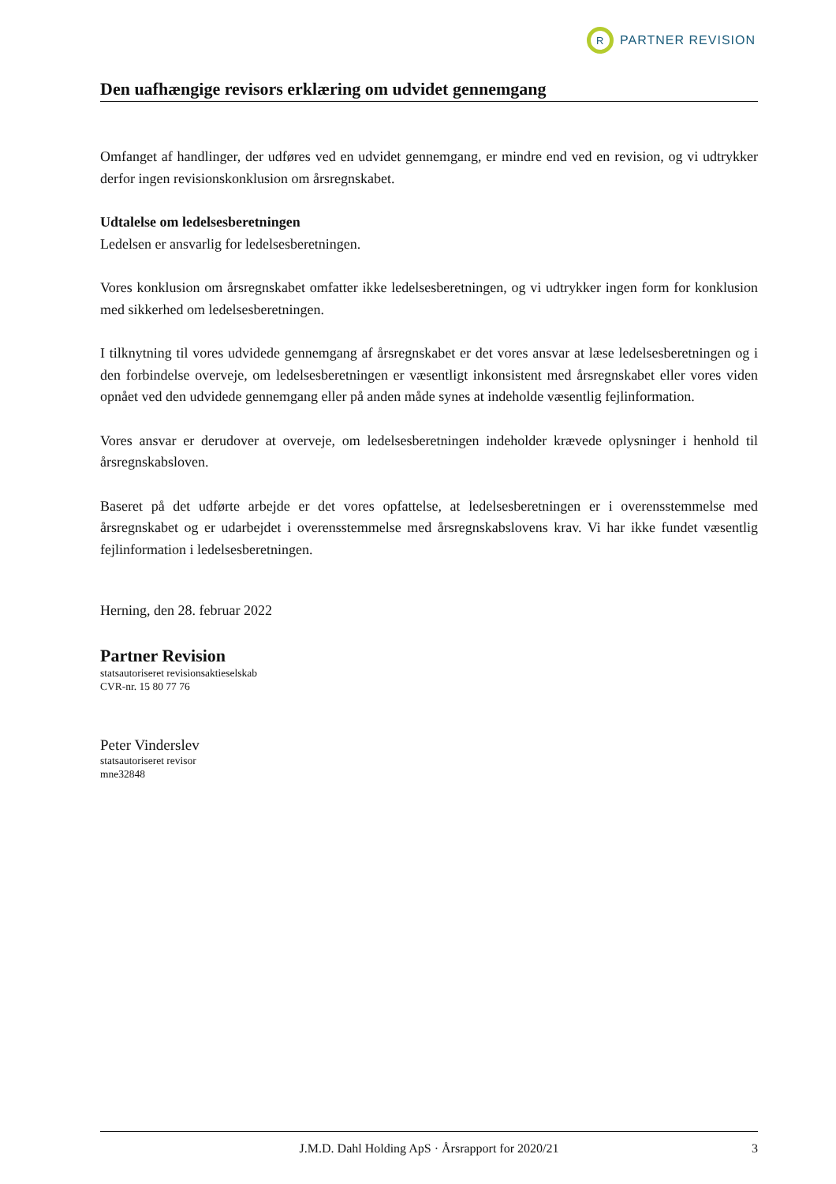R
PARTNER REVISION
Den uafhængige revisors erklæring om udvidet gennemgang
Omfanget af handlinger, der udføres ved en udvidet gennemgang, er mindre end ved en revision, og vi udtrykker derfor ingen revisionskonklusion om årsregnskabet.
Udtalelse om ledelsesberetningen
Ledelsen er ansvarlig for ledelsesberetningen.
Vores konklusion om årsregnskabet omfatter ikke ledelsesberetningen, og vi udtrykker ingen form for konklusion med sikkerhed om ledelsesberetningen.
I tilknytning til vores udvidede gennemgang af årsregnskabet er det vores ansvar at læse ledelsesberetningen og i den forbindelse overveje, om ledelsesberetningen er væsentligt inkonsistent med årsregnskabet eller vores viden opnået ved den udvidede gennemgang eller på anden måde synes at indeholde væsentlig fejlinformation.
Vores ansvar er derudover at overveje, om ledelsesberetningen indeholder krævede oplysninger i henhold til årsregnskabsloven.
Baseret på det udførte arbejde er det vores opfattelse, at ledelsesberetningen er i overensstemmelse med årsregnskabet og er udarbejdet i overensstemmelse med årsregnskabslovens krav. Vi har ikke fundet væsentlig fejlinformation i ledelsesberetningen.
Herning, den 28. februar 2022
Partner Revision
statsautoriseret revisionsaktieselskab
CVR-nr. 15 80 77 76
Peter Vinderslev
statsautoriseret revisor
mne32848
J.M.D. Dahl Holding ApS · Årsrapport for 2020/21 3